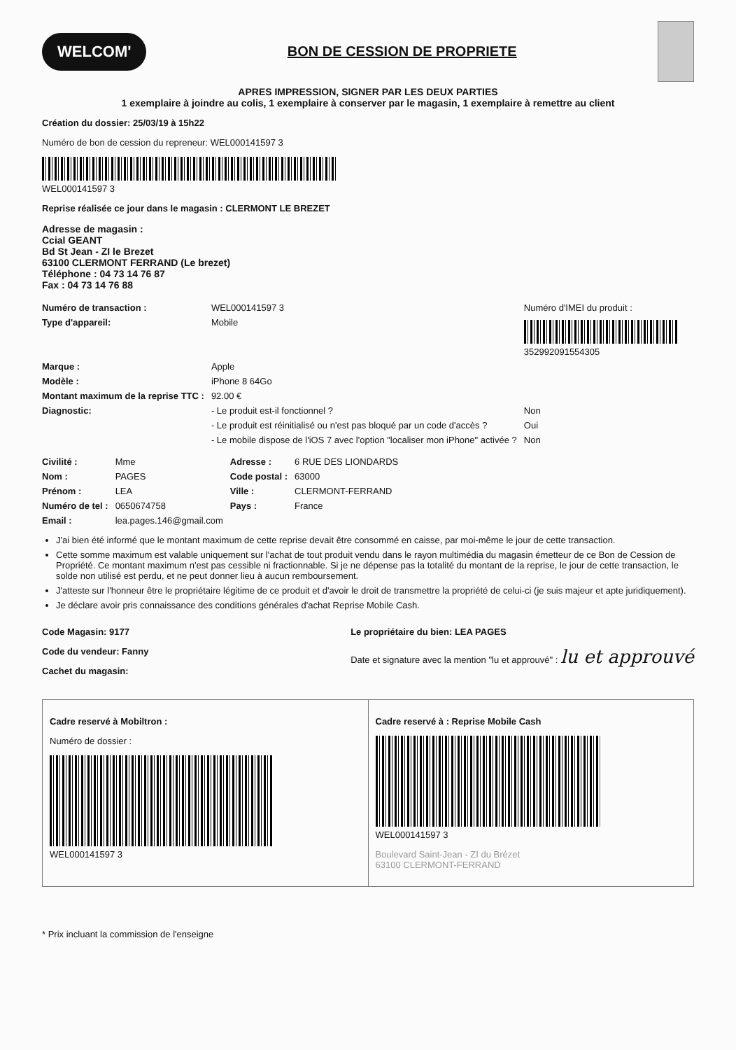WELCOM'
BON DE CESSION DE PROPRIETE
APRES IMPRESSION, SIGNER PAR LES DEUX PARTIES
1 exemplaire à joindre au colis, 1 exemplaire à conserver par le magasin, 1 exemplaire à remettre au client
Création du dossier: 25/03/19 à 15h22
Numéro de bon de cession du repreneur: WEL000141597 3
WEL000141597 3
Reprise réalisée ce jour dans le magasin : CLERMONT LE BREZET
Adresse de magasin :
Ccial GEANT
Bd St Jean - ZI le Brezet
63100 CLERMONT FERRAND (Le brezet)
Téléphone : 04 73 14 76 87
Fax : 04 73 14 76 88
| Numéro de transaction : | WEL000141597 3 | Numéro d'IMEI du produit : |
| Type d'appareil: | Mobile | 352992091554305 |
| Marque : | Apple | |
| Modèle : | iPhone 8 64Go | |
| Montant maximum de la reprise TTC : | 92.00 € | |
| Diagnostic: | - Le produit est-il fonctionnel ? | Non |
| | - Le produit est réinitialisé ou n'est pas bloqué par un code d'accès ? | Oui |
| | - Le mobile dispose de l'iOS 7 avec l'option "localiser mon iPhone" activée ? | Non |
| Civilité : | Mme | Adresse : | 6 RUE DES LIONDARDS |
| Nom : | PAGES | Code postal : | 63000 |
| Prénom : | LEA | Ville : | CLERMONT-FERRAND |
| Numéro de tel : | 0650674758 | Pays : | France |
| Email : | lea.pages.146@gmail.com | | |
J'ai bien été informé que le montant maximum de cette reprise devait être consommé en caisse, par moi-même le jour de cette transaction.
Cette somme maximum est valable uniquement sur l'achat de tout produit vendu dans le rayon multimédia du magasin émetteur de ce Bon de Cession de Propriété. Ce montant maximum n'est pas cessible ni fractionnable. Si je ne dépense pas la totalité du montant de la reprise, le jour de cette transaction, le solde non utilisé est perdu, et ne peut donner lieu à aucun remboursement.
J'atteste sur l'honneur être le propriétaire légitime de ce produit et d'avoir le droit de transmettre la propriété de celui-ci (je suis majeur et apte juridiquement).
Je déclare avoir pris connaissance des conditions générales d'achat Reprise Mobile Cash.
Code Magasin: 9177
Code du vendeur: Fanny
Cachet du magasin:
Le propriétaire du bien: LEA PAGES
Date et signature avec la mention "lu et approuvé" : lu et approuvé
Cadre reservé à Mobiltron :
Numéro de dossier :
WEL000141597 3
Cadre reservé à : Reprise Mobile Cash
WEL000141597 3
Boulevard Saint-Jean - ZI du Brézet
63100 CLERMONT-FERRAND
* Prix incluant la commission de l'enseigne